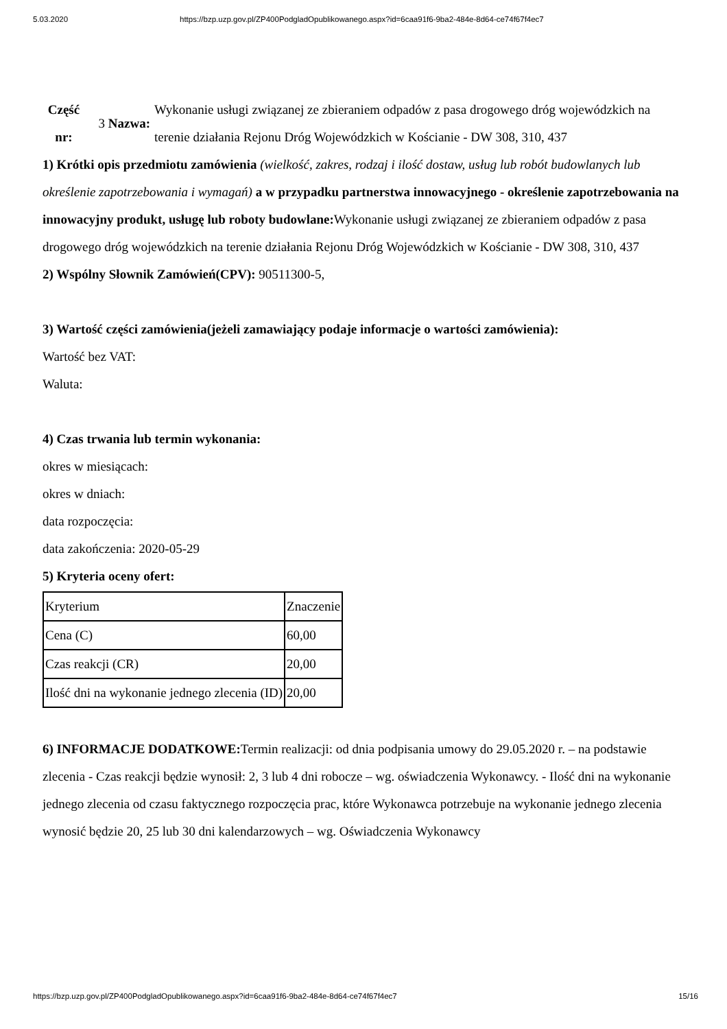5.03.2020 https://bzp.uzp.gov.pl/ZP400PodgladOpublikowanego.aspx?id=6caa91f6-9ba2-484e-8d64-ce74f67f4ec7
Część nr:
3 Nazwa:
Wykonanie usługi związanej ze zbieraniem odpadów z pasa drogowego dróg wojewódzkich na terenie działania Rejonu Dróg Wojewódzkich w Kościanie - DW 308, 310, 437
1) Krótki opis przedmiotu zamówienia (wielkość, zakres, rodzaj i ilość dostaw, usług lub robót budowlanych lub określenie zapotrzebowania i wymagań) a w przypadku partnerstwa innowacyjnego - określenie zapotrzebowania na innowacyjny produkt, usługę lub roboty budowlane: Wykonanie usługi związanej ze zbieraniem odpadów z pasa drogowego dróg wojewódzkich na terenie działania Rejonu Dróg Wojewódzkich w Kościanie - DW 308, 310, 437
2) Wspólny Słownik Zamówień(CPV): 90511300-5,
3) Wartość części zamówienia(jeżeli zamawiający podaje informacje o wartości zamówienia):
Wartość bez VAT:
Waluta:
4) Czas trwania lub termin wykonania:
okres w miesiącach:
okres w dniach:
data rozpoczęcia:
data zakończenia: 2020-05-29
5) Kryteria oceny ofert:
| Kryterium | Znaczenie |
| Cena (C) | 60,00 |
| Czas reakcji (CR) | 20,00 |
| Ilość dni na wykonanie jednego zlecenia (ID) | 20,00 |
6) INFORMACJE DODATKOWE: Termin realizacji: od dnia podpisania umowy do 29.05.2020 r. – na podstawie zlecenia - Czas reakcji będzie wynosił: 2, 3 lub 4 dni robocze – wg. oświadczenia Wykonawcy. - Ilość dni na wykonanie jednego zlecenia od czasu faktycznego rozpoczęcia prac, które Wykonawca potrzebuje na wykonanie jednego zlecenia wynosić będzie 20, 25 lub 30 dni kalendarzowych – wg. Oświadczenia Wykonawcy
https://bzp.uzp.gov.pl/ZP400PodgladOpublikowanego.aspx?id=6caa91f6-9ba2-484e-8d64-ce74f67f4ec7 15/16